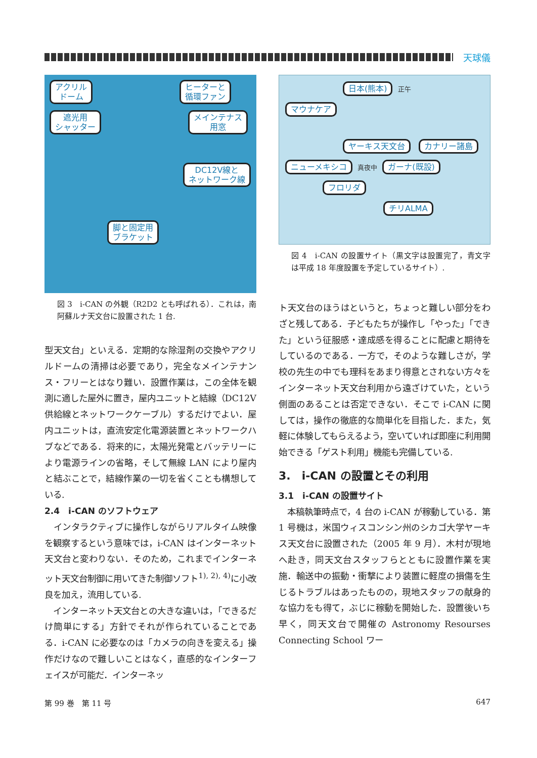天球儀
アクリル
ドーム ヒーターと
循環ファン
遮光用
シャッター メインテナス
用窓
DC12V線と
ネットワーク線
脚と固定用
ブラケット
図 3　i-CAN の外観（R2D2 とも呼ばれる）．これは，南阿蘇ルナ天文台に設置された 1 台.
型天文台」といえる．定期的な除湿剤の交換やアクリルドームの清掃は必要であり，完全なメインテナンス・フリーとはなり難い．設置作業は，この全体を観測に適した屋外に置き，屋内ユニットと結線（DC12V 供給線とネットワークケーブル）するだけでよい．屋内ユニットは，直流安定化電源装置とネットワークハブなどである．将来的に，太陽光発電とバッテリーにより電源ラインの省略，そして無線 LAN により屋内と結ぶことで，結線作業の一切を省くことも構想している.
2.4　i-CAN のソフトウェア
　インタラクティブに操作しながらリアルタイム映像を観察するという意味では，i-CAN はインターネット天文台と変わりない．そのため，これまでインターネット天文台制御に用いてきた制御ソフト<sup>1), 2), 4)</sup>に小改良を加え，流用している.
　インターネット天文台との大きな違いは，「できるだけ簡単にする」方針でそれが作られていることである．i-CAN に必要なのは「カメラの向きを変える」操作だけなので難しいことはなく，直感的なインターフェイスが可能だ．インターネッ
日本(熊本) 正午
マウナケア
ヤーキス天文台 カナリー諸島
ニューメキシコ 真夜中 ガーナ(既設)
フロリダ
チリALMA
図 4　i-CAN の設置サイト（黒文字は設置完了，青文字は平成 18 年度設置を予定しているサイト）.
ト天文台のほうはというと，ちょっと難しい部分をわざと残してある．子どもたちが操作し「やった」「できた」という征服感・達成感を得ることに配慮と期待をしているのである．一方で，そのような難しさが，学校の先生の中でも理科をあまり得意とされない方々をインターネット天文台利用から遠ざけていた，という側面のあることは否定できない．そこで i-CAN に関しては，操作の徹底的な簡単化を目指した．また，気軽に体験してもらえるよう，空いていれば即座に利用開始できる「ゲスト利用」機能も完備している.
3.　i-CAN の設置とその利用
3.1　i-CAN の設置サイト
　本稿執筆時点で，4 台の i-CAN が稼動している．第 1 号機は，米国ウィスコンシン州のシカゴ大学ヤーキス天文台に設置された（2005 年 9 月）．木村が現地へ赴き，同天文台スタッフらとともに設置作業を実施．輸送中の振動・衝撃により装置に軽度の損傷を生じるトラブルはあったものの，現地スタッフの献身的な協力をも得て，ぶじに稼動を開始した．設置後いち早く，同天文台で開催の Astronomy Resourses Connecting School ワー
第 99 巻　第 11 号 647